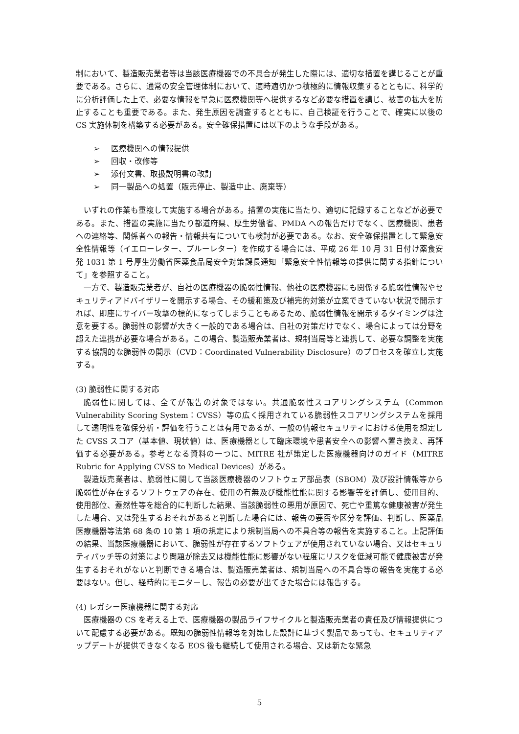制において、製造販売業者等は当該医療機器での不具合が発生した際には、適切な措置を講じることが重要である。さらに、通常の安全管理体制において、適時適切かつ積極的に情報収集するとともに、科学的に分析評価した上で、必要な情報を早急に医療機関等へ提供するなど必要な措置を講じ、被害の拡大を防止することも重要である。また、発生原因を調査するとともに、自己検証を行うことで、確実に以後の CS 実施体制を構築する必要がある。安全確保措置には以下のような手段がある。
➢ 医療機関への情報提供
➢ 回収・改修等
➢ 添付文書、取扱説明書の改訂
➢ 同一製品への処置（販売停止、製造中止、廃棄等）
いずれの作業も重複して実施する場合がある。措置の実施に当たり、適切に記録することなどが必要である。また、措置の実施に当たり都道府県、厚生労働省、PMDA への報告だけでなく、医療機関、患者への連絡等、関係者への報告・情報共有についても検討が必要である。なお、安全確保措置として緊急安全性情報等（イエローレター、ブルーレター）を作成する場合には、平成 26 年 10 月 31 日付け薬食安発 1031 第 1 号厚生労働省医薬食品局安全対策課長通知「緊急安全性情報等の提供に関する指針について」を参照すること。
一方で、製造販売業者が、自社の医療機器の脆弱性情報、他社の医療機器にも関係する脆弱性情報やセキュリティアドバイザリーを開示する場合、その緩和策及び補完的対策が立案できていない状況で開示すれば、即座にサイバー攻撃の標的になってしまうこともあるため、脆弱性情報を開示するタイミングは注意を要する。脆弱性の影響が大きく一般的である場合は、自社の対策だけでなく、場合によっては分野を超えた連携が必要な場合がある。この場合、製造販売業者は、規制当局等と連携して、必要な調整を実施する協調的な脆弱性の開示（CVD：Coordinated Vulnerability Disclosure）のプロセスを確立し実施する。
(3) 脆弱性に関する対応
脆弱性に関しては、全てが報告の対象ではない。共通脆弱性スコアリングシステム（Common Vulnerability Scoring System：CVSS）等の広く採用されている脆弱性スコアリングシステムを採用して透明性を確保分析・評価を行うことは有用であるが、一般の情報セキュリティにおける使用を想定した CVSS スコア（基本値、現状値）は、医療機器として臨床環境や患者安全への影響へ置き換え、再評価する必要がある。参考となる資料の一つに、MITRE 社が策定した医療機器向けのガイド（MITRE Rubric for Applying CVSS to Medical Devices）がある。
製造販売業者は、脆弱性に関して当該医療機器のソフトウェア部品表（SBOM）及び設計情報等から脆弱性が存在するソフトウェアの存在、使用の有無及び機能性能に関する影響等を評価し、使用目的、使用部位、蓋然性等を総合的に判断した結果、当該脆弱性の悪用が原因で、死亡や重篤な健康被害が発生した場合、又は発生するおそれがあると判断した場合には、報告の要否や区分を評価、判断し、医薬品医療機器等法第 68 条の 10 第 1 項の規定により規制当局への不具合等の報告を実施すること。上記評価の結果、当該医療機器において、脆弱性が存在するソフトウェアが使用されていない場合、又はセキュリティパッチ等の対策により問題が除去又は機能性能に影響がない程度にリスクを低減可能で健康被害が発生するおそれがないと判断できる場合は、製造販売業者は、規制当局への不具合等の報告を実施する必要はない。但し、経時的にモニターし、報告の必要が出てきた場合には報告する。
(4) レガシー医療機器に関する対応
医療機器の CS を考える上で、医療機器の製品ライフサイクルと製造販売業者の責任及び情報提供について配慮する必要がある。既知の脆弱性情報等を対策した設計に基づく製品であっても、セキュリティアップデートが提供できなくなる EOS 後も継続して使用される場合、又は新たな緊急
5